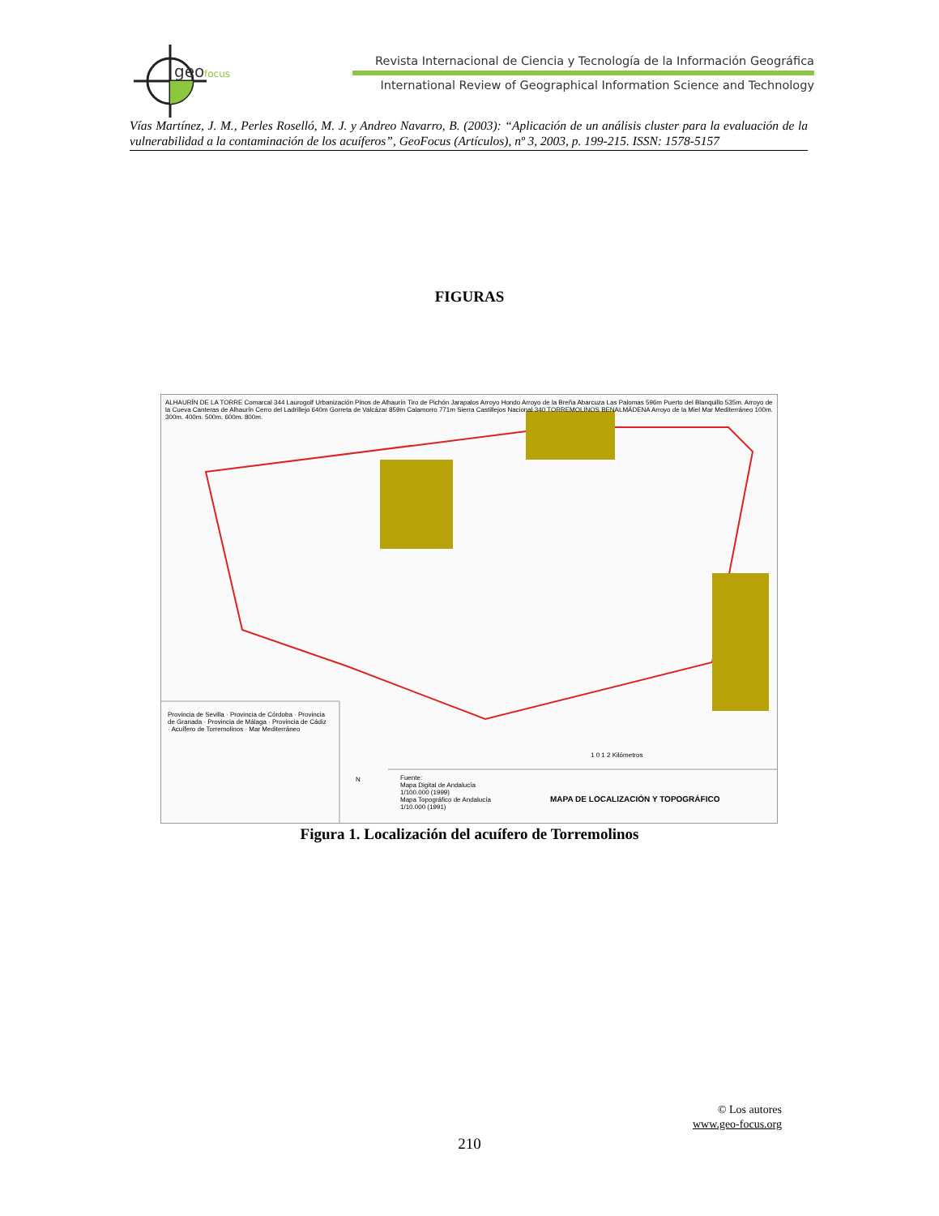geo
focus
Revista Internacional de Ciencia y Tecnología de la Información Geográfica
International Review of Geographical Information Science and Technology
Vías Martínez, J. M., Perles Roselló, M. J. y Andreo Navarro, B. (2003): “Aplicación de un análisis cluster para la evaluación de la vulnerabilidad a la contaminación de los acuíferos”, GeoFocus (Artículos), nº 3, 2003, p. 199-215. ISSN: 1578-5157
FIGURAS
ALHAURÍN DE LA TORRE Comarcal 344 Laurogolf Urbanización Pinos de Alhaurín Tiro de Pichón Jarapalos Arroyo Hondo Arroyo de la Breña Abarcuza Las Palomas 596m Puerto del Blanquillo 535m. Arroyo de la Cueva Canteras de Alhaurín Cerro del Ladrillejo 640m Gorreta de Valcázar 859m Calamorro 771m Sierra Castillejos Nacional 340 TORREMOLINOS BENALMÁDENA Arroyo de la Miel Mar Mediterráneo 100m. 300m. 400m. 500m. 600m. 800m.
Provincia de Sevilla · Provincia de Córdoba · Provincia de Granada · Provincia de Málaga · Provincia de Cádiz · Acuífero de Torremolinos · Mar Mediterráneo
1 0 1 2 Kilómetros
N
Fuente:
Mapa Digital de Andalucía 1/100.000 (1999)
Mapa Topográfico de Andalucía 1/10.000 (1991)
MAPA DE LOCALIZACIÓN Y TOPOGRÁFICO
Figura 1. Localización del acuífero de Torremolinos
© Los autores
www.geo-focus.org
210